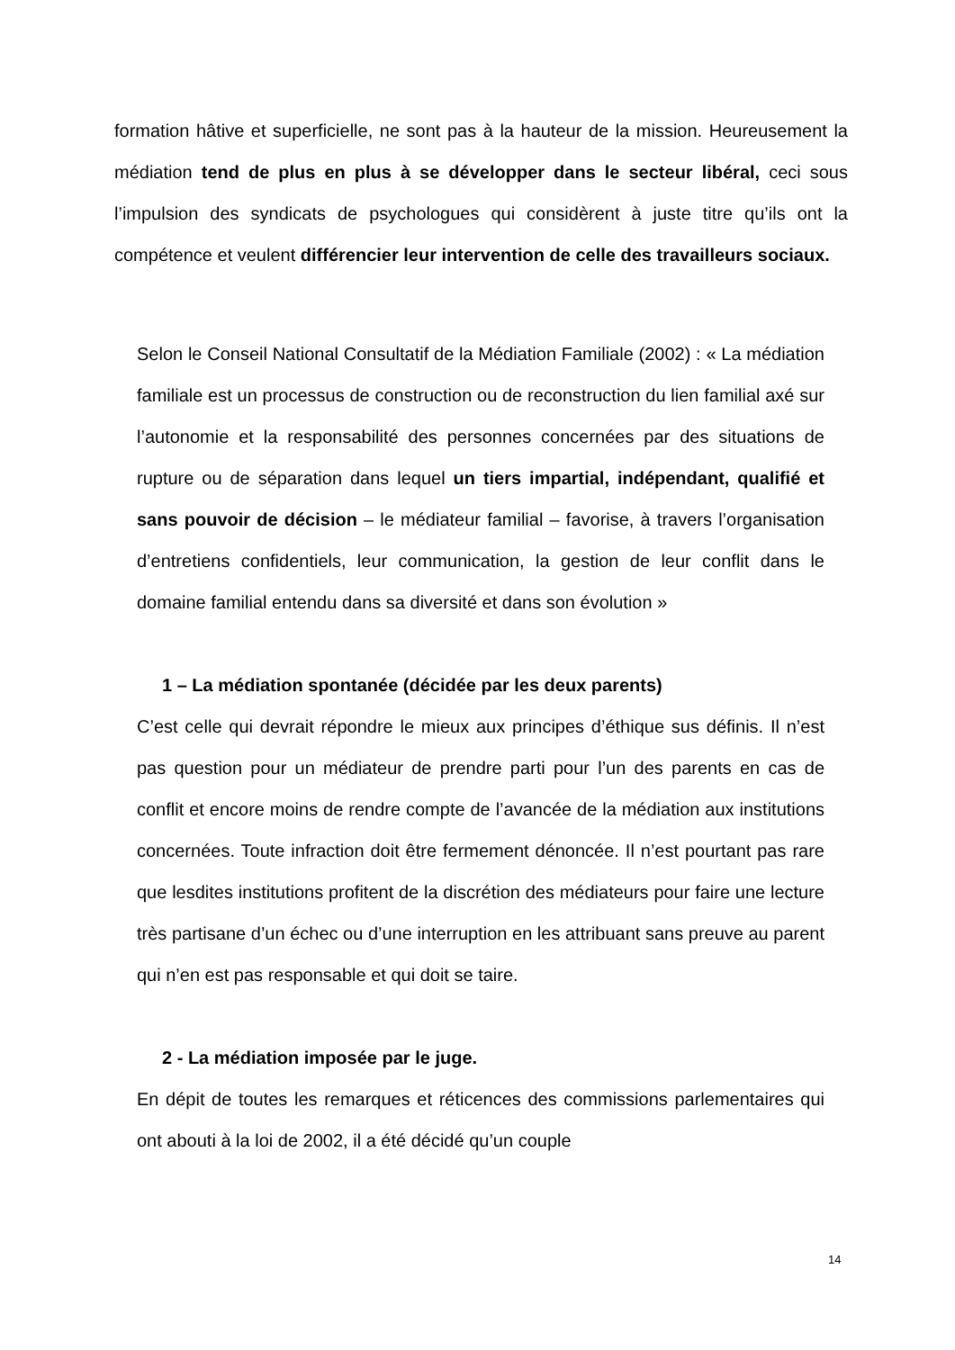formation hâtive et superficielle, ne sont pas à la hauteur de la mission. Heureusement la médiation tend de plus en plus à se développer dans le secteur libéral, ceci sous l’impulsion des syndicats de psychologues qui considèrent à juste titre qu’ils ont la compétence et veulent différencier leur intervention de celle des travailleurs sociaux.
Selon le Conseil National Consultatif de la Médiation Familiale (2002) : « La médiation familiale est un processus de construction ou de reconstruction du lien familial axé sur l’autonomie et la responsabilité des personnes concernées par des situations de rupture ou de séparation dans lequel un tiers impartial, indépendant, qualifié et sans pouvoir de décision – le médiateur familial – favorise, à travers l’organisation d’entretiens confidentiels, leur communication, la gestion de leur conflit dans le domaine familial entendu dans sa diversité et dans son évolution »
1 – La médiation spontanée (décidée par les deux parents)
C’est celle qui devrait répondre le mieux aux principes d’éthique sus définis. Il n’est pas question pour un médiateur de prendre parti pour l’un des parents en cas de conflit et encore moins de rendre compte de l’avancée de la médiation aux institutions concernées. Toute infraction doit être fermement dénoncée. Il n’est pourtant pas rare que lesdites institutions profitent de la discrétion des médiateurs pour faire une lecture très partisane d’un échec ou d’une interruption en les attribuant sans preuve au parent qui n’en est pas responsable et qui doit se taire.
2 - La médiation imposée par le juge.
En dépit de toutes les remarques et réticences des commissions parlementaires qui ont abouti à la loi de 2002, il a été décidé qu’un couple
14